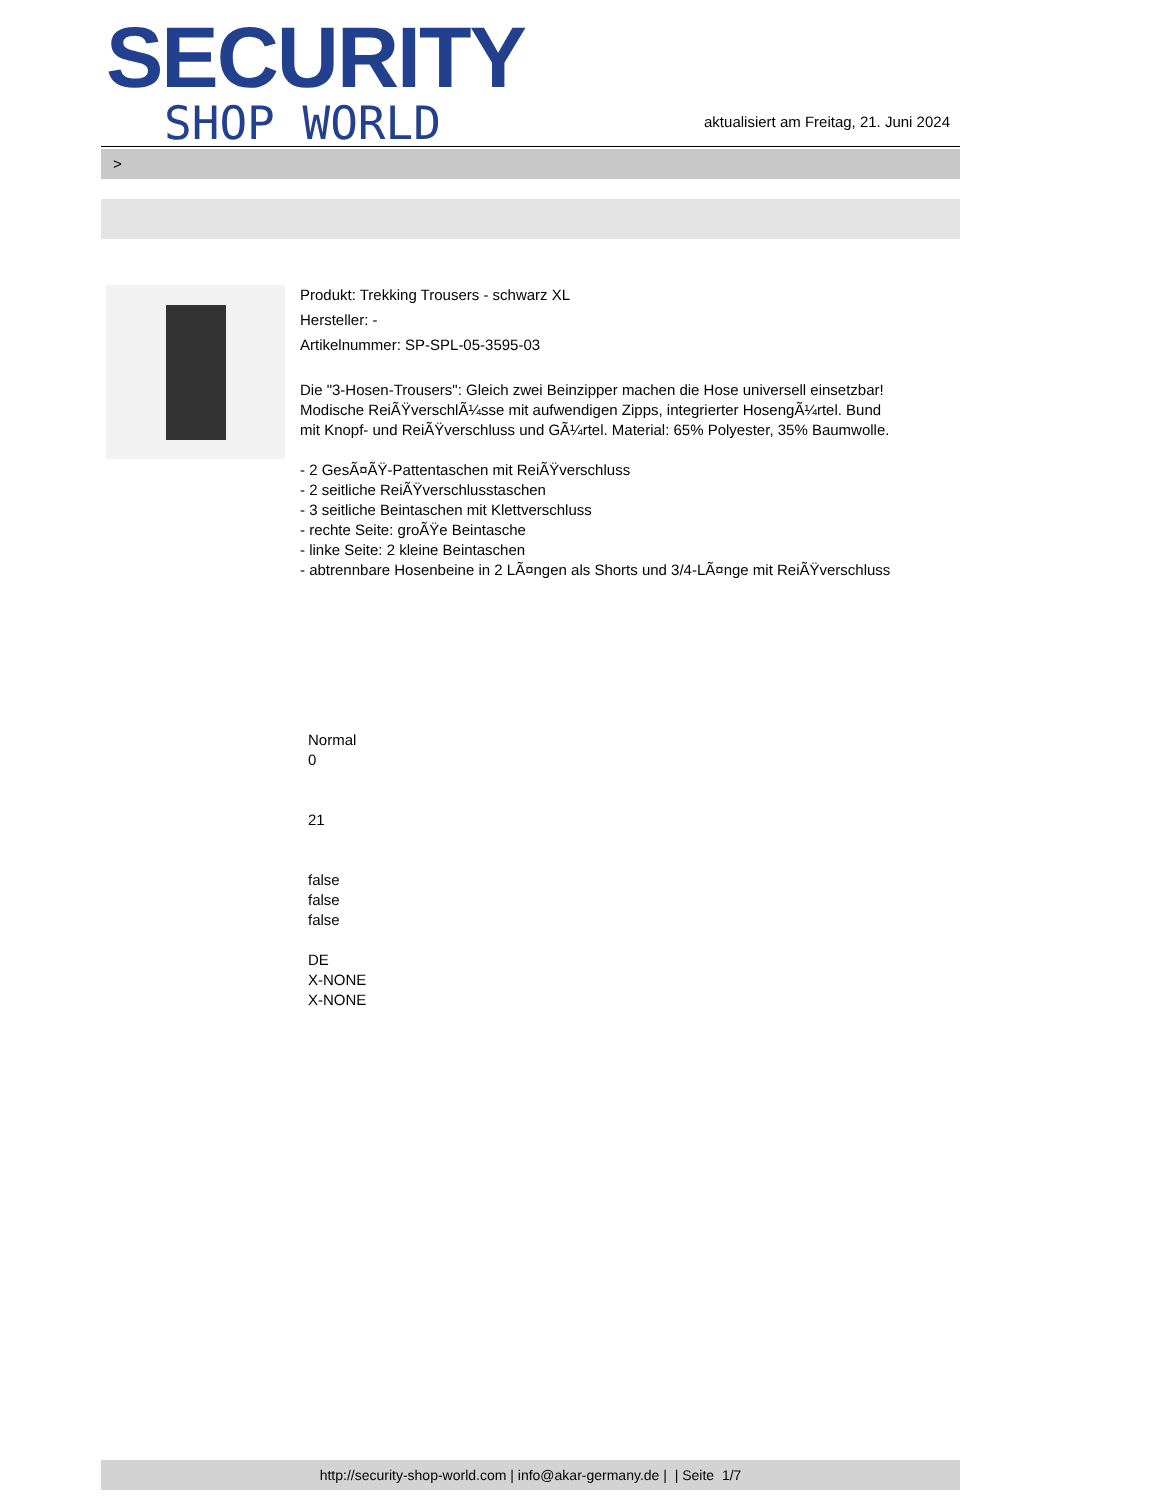SECURITY
SHOP WORLD
aktualisiert am Freitag, 21. Juni 2024
>
Produkt: Trekking Trousers - schwarz XL
Hersteller: -
Artikelnummer: SP-SPL-05-3595-03
Die "3-Hosen-Trousers": Gleich zwei Beinzipper machen die Hose universell einsetzbar! Modische ReiÃŸverschlÃ¼sse mit aufwendigen Zipps, integrierter HosengÃ¼rtel. Bund mit Knopf- und ReiÃŸverschluss und GÃ¼rtel. Material: 65% Polyester, 35% Baumwolle.
- 2 GesÃ¤ÃŸ-Pattentaschen mit ReiÃŸverschluss
- 2 seitliche ReiÃŸverschlusstaschen
- 3 seitliche Beintaschen mit Klettverschluss
- rechte Seite: groÃŸe Beintasche
- linke Seite: 2 kleine Beintaschen
- abtrennbare Hosenbeine in 2 LÃ¤ngen als Shorts und 3/4-LÃ¤nge mit ReiÃŸverschluss
Normal
0
21
false
false
false
DE
X-NONE
X-NONE
http://security-shop-world.com | info@akar-germany.de | | Seite 1/7